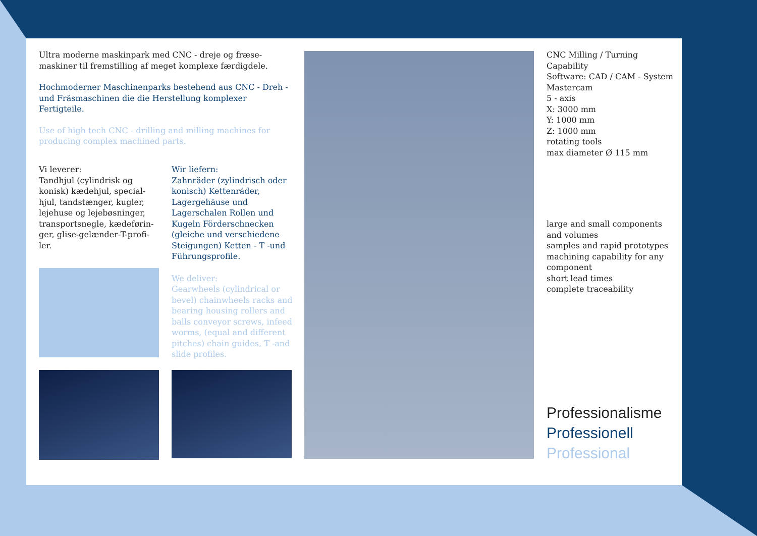Ultra moderne maskinpark med CNC - dreje og fræse-maskiner til fremstilling af meget komplexe færdigdele.
Hochmoderner Maschinenparks bestehend aus CNC - Dreh -und Fräsmaschinen die die Herstellung komplexer Fertigteile.
Use of high tech CNC - drilling and milling machines for producing complex machined parts.
Vi leverer:
Tandhjul (cylindrisk og konisk) kædehjul, special-hjul, tandstænger, kugler, lejehuse og lejebøsninger, transportsnegle, kædeførin-ger, glise-gelænder-T-profi-ler.
Wir liefern:
Zahnräder (zylindrisch oder konisch) Kettenräder, Lagergehäuse und Lagerschalen Rollen und Kugeln Förderschnecken (gleiche und verschiedene Steigungen) Ketten - T -und Führungsprofile.
We deliver:
Gearwheels (cylindrical or bevel) chainwheels racks and bearing housing rollers and balls conveyor screws, infeed worms, (equal and different pitches) chain guides, T -and slide profiles.
CNC Milling / Turning Capability
Software: CAD / CAM - System Mastercam
5 - axis
X: 3000 mm
Y: 1000 mm
Z: 1000 mm
rotating tools
max diameter Ø 115 mm
large and small components and volumes
samples and rapid prototypes
machining capability for any component
short lead times
complete traceability
Professionalisme
Professionell
Professional